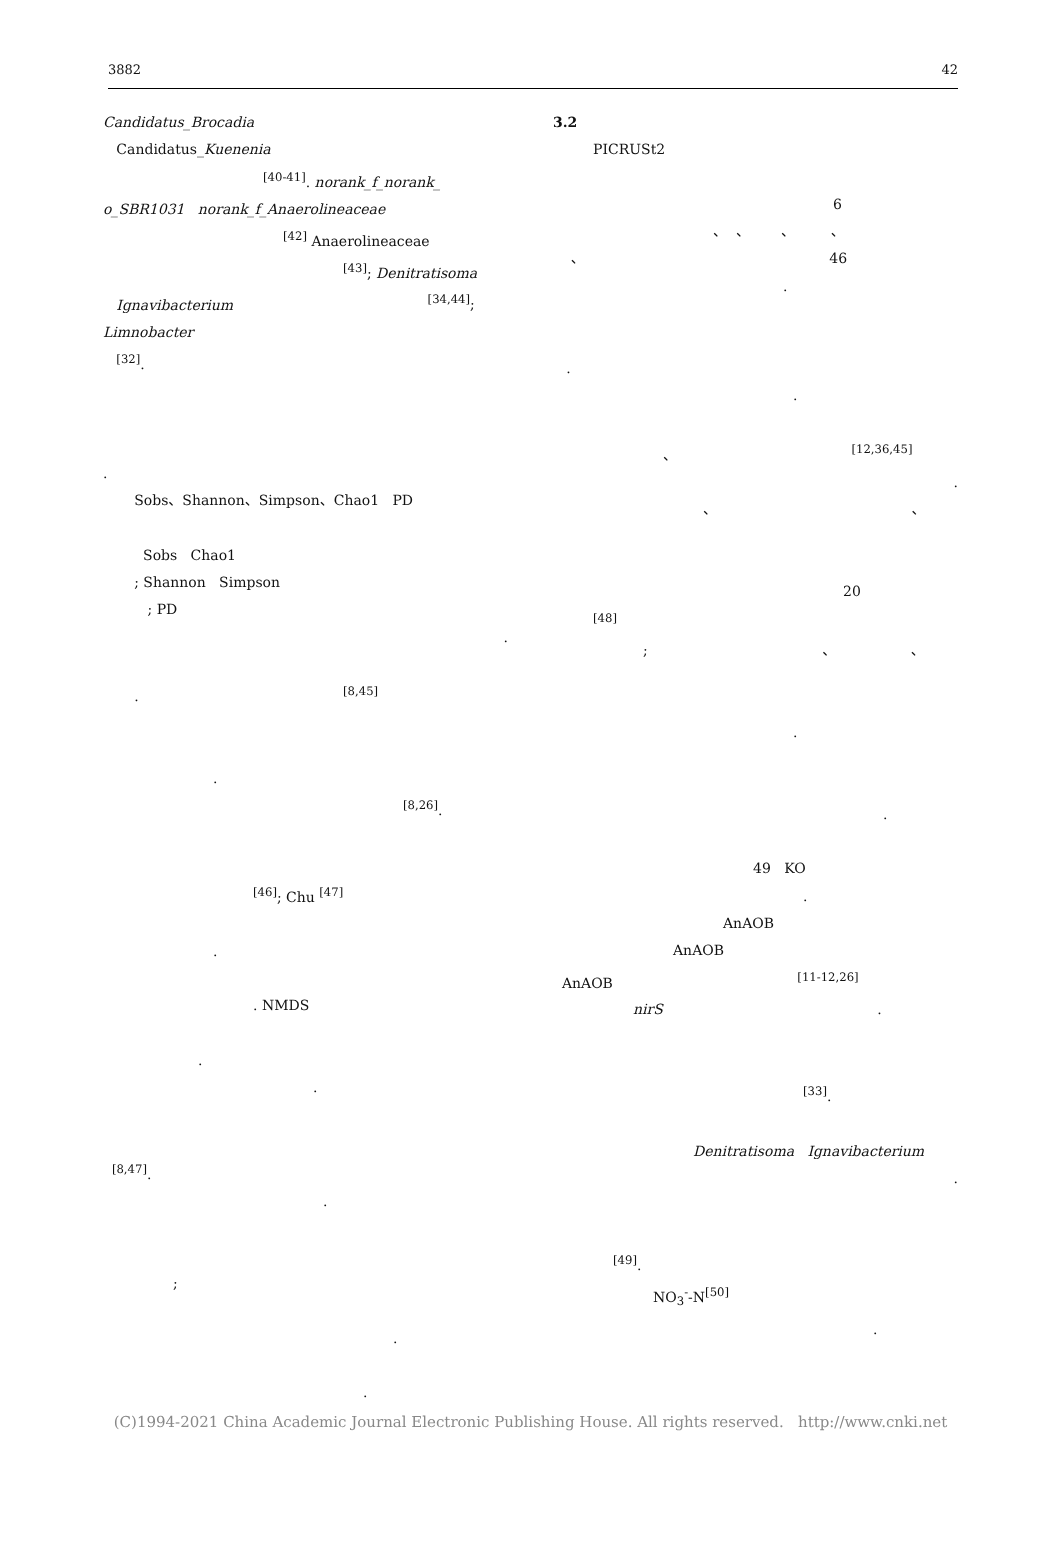3882 42
Candidatus_Brocadia
Candidatus_Kuenenia
<sup>[40-41]</sup>. norank_f_norank_
o_SBR1031 norank_f_Anaerolineaceae
<sup>[42]</sup> Anaerolineaceae
<sup>[43]</sup>; Denitratisoma
Ignavibacterium <sup>[34,44]</sup>;
Limnobacter
<sup>[32]</sup>.
.
Sobs、Shannon、Simpson、Chao1 PD
Sobs Chao1
; Shannon Simpson
; PD
.
. <sup>[8,45]</sup>
.
<sup>[8,26]</sup>.
<sup>[46]</sup>; Chu <sup>[47]</sup>
.
. NMDS
.
.
<sup>[8,47]</sup>.
.
;
.
.
3.2
PICRUSt2
6
、 、 、 、
、 46
.
.
.
、 <sup>[12,36,45]</sup>
.
、 、
20
<sup>[48]</sup>
; 、 、
.
.
49 KO
.
AnAOB
AnAOB
AnAOB <sup>[11-12,26]</sup>
nirS .
<sup>[33]</sup>.
Denitratisoma Ignavibacterium
.
<sup>[49]</sup>.
NO<sub>3</sub><sup>-</sup>-N<sup>[50]</sup>
.
(C)1994-2021 China Academic Journal Electronic Publishing House. All rights reserved. http://www.cnki.net